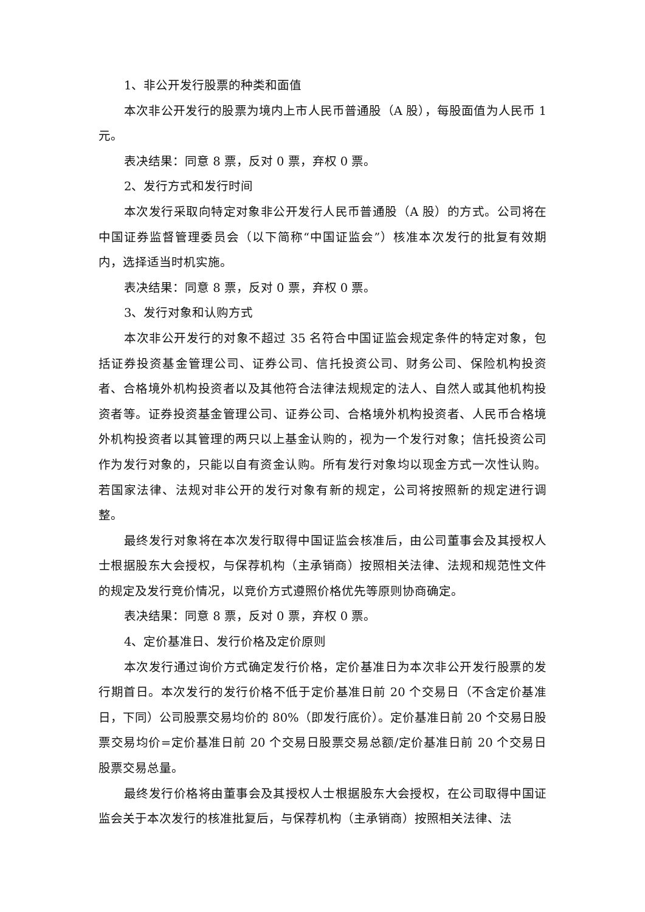1、非公开发行股票的种类和面值
本次非公开发行的股票为境内上市人民币普通股（A 股），每股面值为人民币 1 元。
表决结果：同意 8 票，反对 0 票，弃权 0 票。
2、发行方式和发行时间
本次发行采取向特定对象非公开发行人民币普通股（A 股）的方式。公司将在中国证券监督管理委员会（以下简称“中国证监会”）核准本次发行的批复有效期内，选择适当时机实施。
表决结果：同意 8 票，反对 0 票，弃权 0 票。
3、发行对象和认购方式
本次非公开发行的对象不超过 35 名符合中国证监会规定条件的特定对象，包括证券投资基金管理公司、证券公司、信托投资公司、财务公司、保险机构投资者、合格境外机构投资者以及其他符合法律法规规定的法人、自然人或其他机构投资者等。证券投资基金管理公司、证券公司、合格境外机构投资者、人民币合格境外机构投资者以其管理的两只以上基金认购的，视为一个发行对象；信托投资公司作为发行对象的，只能以自有资金认购。所有发行对象均以现金方式一次性认购。若国家法律、法规对非公开的发行对象有新的规定，公司将按照新的规定进行调整。
最终发行对象将在本次发行取得中国证监会核准后，由公司董事会及其授权人士根据股东大会授权，与保荐机构（主承销商）按照相关法律、法规和规范性文件的规定及发行竞价情况，以竞价方式遵照价格优先等原则协商确定。
表决结果：同意 8 票，反对 0 票，弃权 0 票。
4、定价基准日、发行价格及定价原则
本次发行通过询价方式确定发行价格，定价基准日为本次非公开发行股票的发行期首日。本次发行的发行价格不低于定价基准日前 20 个交易日（不含定价基准日，下同）公司股票交易均价的 80%（即发行底价）。定价基准日前 20 个交易日股票交易均价=定价基准日前 20 个交易日股票交易总额/定价基准日前 20 个交易日股票交易总量。
最终发行价格将由董事会及其授权人士根据股东大会授权，在公司取得中国证监会关于本次发行的核准批复后，与保荐机构（主承销商）按照相关法律、法